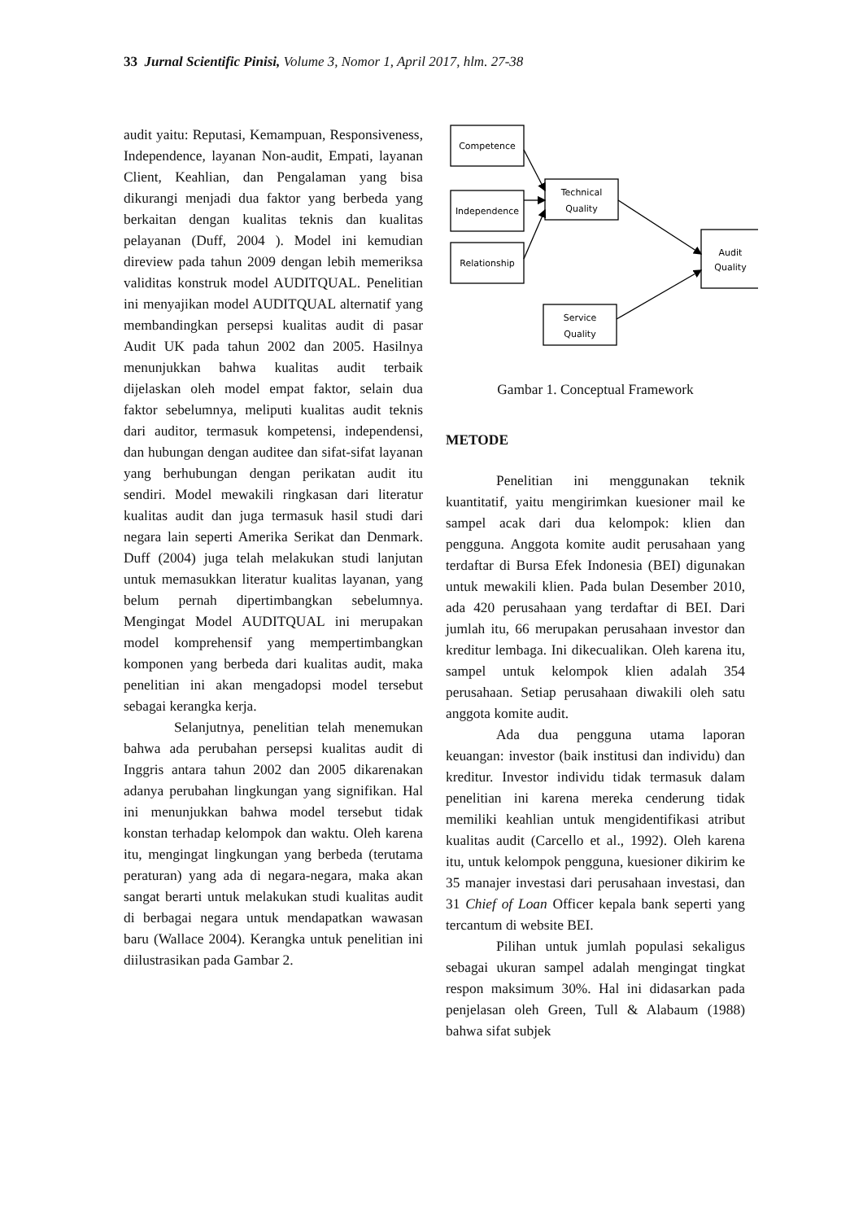33 Jurnal Scientific Pinisi, Volume 3, Nomor 1, April 2017, hlm. 27-38
audit yaitu: Reputasi, Kemampuan, Responsiveness, Independence, layanan Non-audit, Empati, layanan Client, Keahlian, dan Pengalaman yang bisa dikurangi menjadi dua faktor yang berbeda yang berkaitan dengan kualitas teknis dan kualitas pelayanan (Duff, 2004 ). Model ini kemudian direview pada tahun 2009 dengan lebih memeriksa validitas konstruk model AUDITQUAL. Penelitian ini menyajikan model AUDITQUAL alternatif yang membandingkan persepsi kualitas audit di pasar Audit UK pada tahun 2002 dan 2005. Hasilnya menunjukkan bahwa kualitas audit terbaik dijelaskan oleh model empat faktor, selain dua faktor sebelumnya, meliputi kualitas audit teknis dari auditor, termasuk kompetensi, independensi, dan hubungan dengan auditee dan sifat-sifat layanan yang berhubungan dengan perikatan audit itu sendiri. Model mewakili ringkasan dari literatur kualitas audit dan juga termasuk hasil studi dari negara lain seperti Amerika Serikat dan Denmark. Duff (2004) juga telah melakukan studi lanjutan untuk memasukkan literatur kualitas layanan, yang belum pernah dipertimbangkan sebelumnya. Mengingat Model AUDITQUAL ini merupakan model komprehensif yang mempertimbangkan komponen yang berbeda dari kualitas audit, maka penelitian ini akan mengadopsi model tersebut sebagai kerangka kerja.
Selanjutnya, penelitian telah menemukan bahwa ada perubahan persepsi kualitas audit di Inggris antara tahun 2002 dan 2005 dikarenakan adanya perubahan lingkungan yang signifikan. Hal ini menunjukkan bahwa model tersebut tidak konstan terhadap kelompok dan waktu. Oleh karena itu, mengingat lingkungan yang berbeda (terutama peraturan) yang ada di negara-negara, maka akan sangat berarti untuk melakukan studi kualitas audit di berbagai negara untuk mendapatkan wawasan baru (Wallace 2004). Kerangka untuk penelitian ini diilustrasikan pada Gambar 2.
Competence
Independence
Relationship
Technical
Quality
Service
Quality
Audit
Quality
Gambar 1. Conceptual Framework
METODE
Penelitian ini menggunakan teknik kuantitatif, yaitu mengirimkan kuesioner mail ke sampel acak dari dua kelompok: klien dan pengguna. Anggota komite audit perusahaan yang terdaftar di Bursa Efek Indonesia (BEI) digunakan untuk mewakili klien. Pada bulan Desember 2010, ada 420 perusahaan yang terdaftar di BEI. Dari jumlah itu, 66 merupakan perusahaan investor dan kreditur lembaga. Ini dikecualikan. Oleh karena itu, sampel untuk kelompok klien adalah 354 perusahaan. Setiap perusahaan diwakili oleh satu anggota komite audit.
Ada dua pengguna utama laporan keuangan: investor (baik institusi dan individu) dan kreditur. Investor individu tidak termasuk dalam penelitian ini karena mereka cenderung tidak memiliki keahlian untuk mengidentifikasi atribut kualitas audit (Carcello et al., 1992). Oleh karena itu, untuk kelompok pengguna, kuesioner dikirim ke 35 manajer investasi dari perusahaan investasi, dan 31 Chief of Loan Officer kepala bank seperti yang tercantum di website BEI.
Pilihan untuk jumlah populasi sekaligus sebagai ukuran sampel adalah mengingat tingkat respon maksimum 30%. Hal ini didasarkan pada penjelasan oleh Green, Tull & Alabaum (1988) bahwa sifat subjek